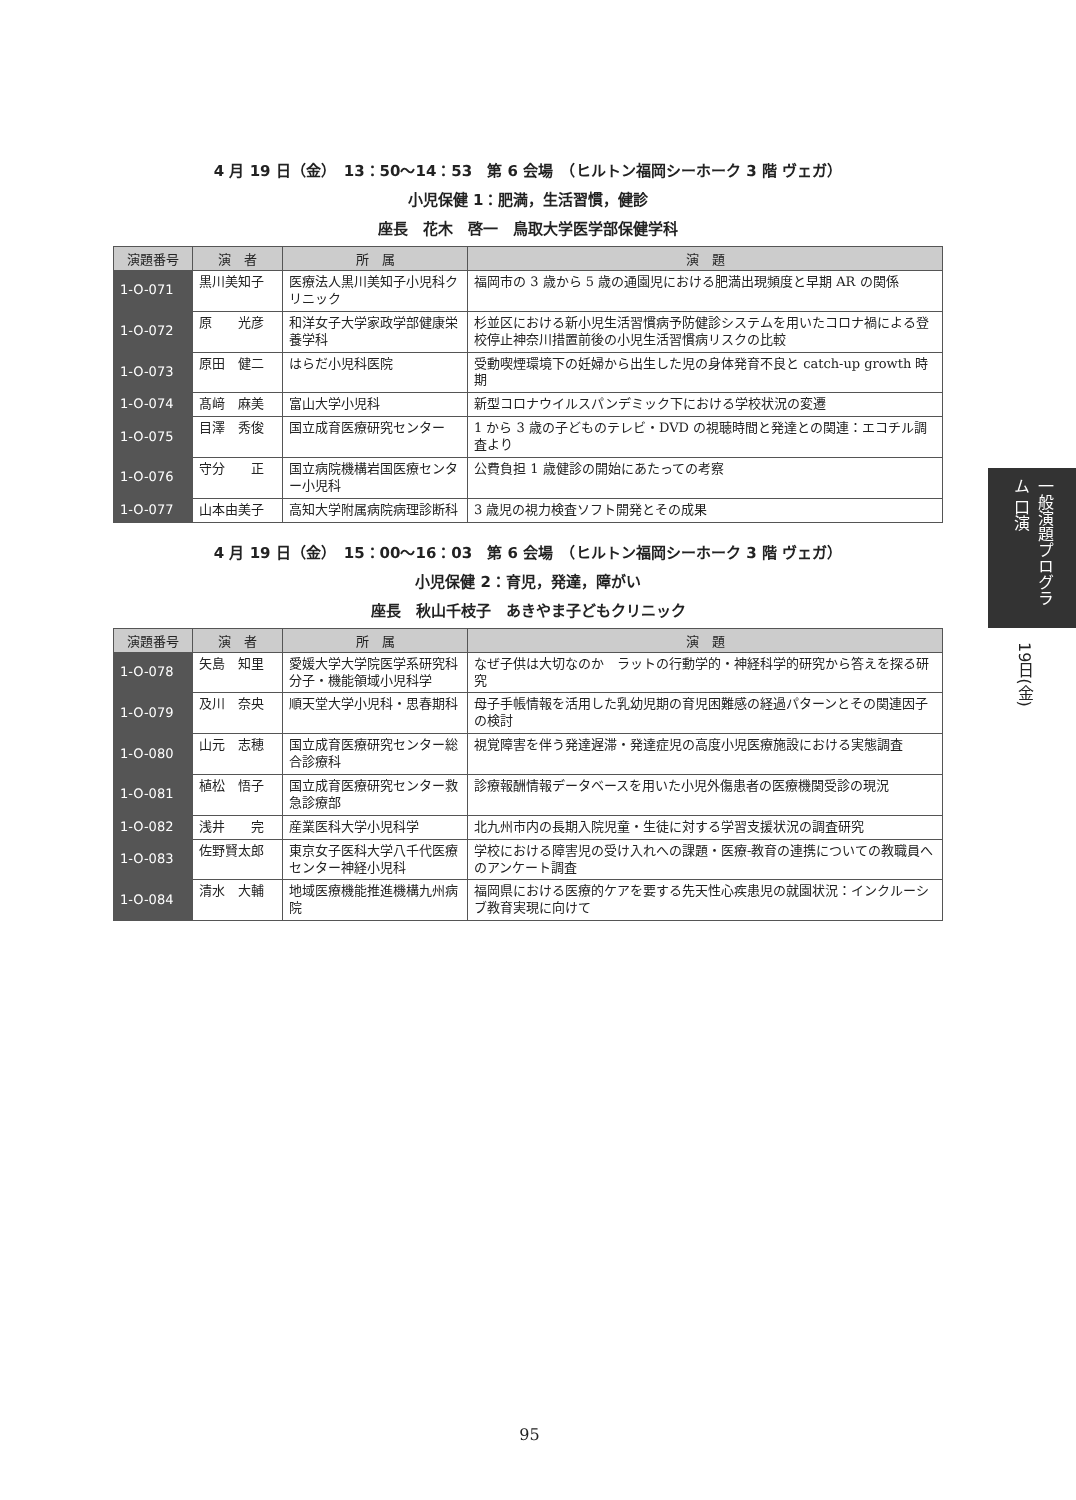4 月 19 日（金）　13：50〜14：53　第 6 会場　（ヒルトン福岡シーホーク 3 階 ヴェガ）
小児保健 1：肥満，生活習慣，健診
座長　花木　啓一　鳥取大学医学部保健学科
| 演題番号 | 演 者 | 所 属 | 演 題 |
| --- | --- | --- | --- |
| 1-O-071 | 黒川美知子 | 医療法人黒川美知子小児科クリニック | 福岡市の 3 歳から 5 歳の通園児における肥満出現頻度と早期 AR の関係 |
| 1-O-072 | 原 光彦 | 和洋女子大学家政学部健康栄養学科 | 杉並区における新小児生活習慣病予防健診システムを用いたコロナ禍による登校停止神奈川措置前後の小児生活習慣病リスクの比較 |
| 1-O-073 | 原田 健二 | はらだ小児科医院 | 受動喫煙環境下の妊婦から出生した児の身体発育不良と catch-up growth 時期 |
| 1-O-074 | 髙﨑 麻美 | 富山大学小児科 | 新型コロナウイルスパンデミック下における学校状況の変遷 |
| 1-O-075 | 目澤 秀俊 | 国立成育医療研究センター | 1 から 3 歳の子どものテレビ・DVD の視聴時間と発達との関連：エコチル調査より |
| 1-O-076 | 守分 正 | 国立病院機構岩国医療センター小児科 | 公費負担 1 歳健診の開始にあたっての考察 |
| 1-O-077 | 山本由美子 | 高知大学附属病院病理診断科 | 3 歳児の視力検査ソフト開発とその成果 |
4 月 19 日（金）　15：00〜16：03　第 6 会場　（ヒルトン福岡シーホーク 3 階 ヴェガ）
小児保健 2：育児，発達，障がい
座長　秋山千枝子　あきやま子どもクリニック
| 演題番号 | 演 者 | 所 属 | 演 題 |
| --- | --- | --- | --- |
| 1-O-078 | 矢島 知里 | 愛媛大学大学院医学系研究科分子・機能領域小児科学 | なぜ子供は大切なのか ラットの行動学的・神経科学的研究から答えを探る研究 |
| 1-O-079 | 及川 奈央 | 順天堂大学小児科・思春期科 | 母子手帳情報を活用した乳幼児期の育児困難感の経過パターンとその関連因子の検討 |
| 1-O-080 | 山元 志穂 | 国立成育医療研究センター総合診療科 | 視覚障害を伴う発達遅滞・発達症児の高度小児医療施設における実態調査 |
| 1-O-081 | 植松 悟子 | 国立成育医療研究センター救急診療部 | 診療報酬情報データベースを用いた小児外傷患者の医療機関受診の現況 |
| 1-O-082 | 浅井 完 | 産業医科大学小児科学 | 北九州市内の長期入院児童・生徒に対する学習支援状況の調査研究 |
| 1-O-083 | 佐野賢太郎 | 東京女子医科大学八千代医療センター神経小児科 | 学校における障害児の受け入れへの課題・医療-教育の連携についての教職員へのアンケート調査 |
| 1-O-084 | 清水 大輔 | 地域医療機能推進機構九州病院 | 福岡県における医療的ケアを要する先天性心疾患児の就園状況：インクルーシブ教育実現に向けて |
一般演題プログラム 口演
19日(金)
95